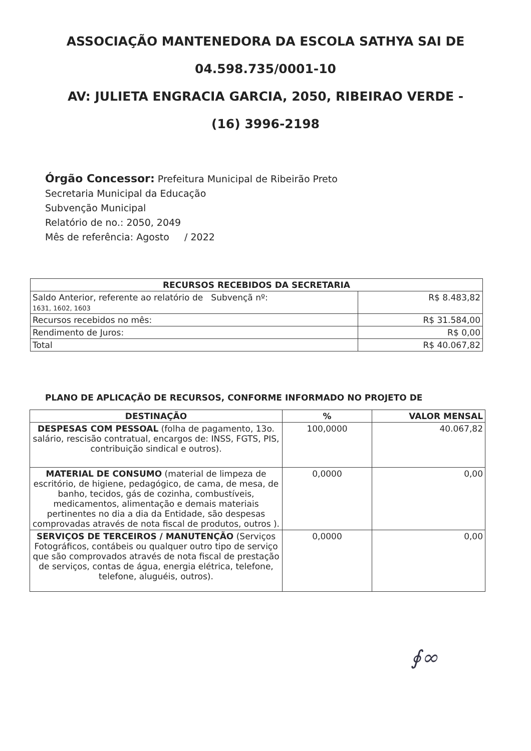ASSOCIAÇÃO MANTENEDORA DA ESCOLA SATHYA SAI DE
04.598.735/0001-10
AV: JULIETA ENGRACIA GARCIA, 2050, RIBEIRAO VERDE -
(16) 3996-2198
Órgão Concessor: Prefeitura Municipal de Ribeirão Preto
Secretaria Municipal da Educação
Subvenção Municipal
Relatório de no.: 2050, 2049
Mês de referência: Agosto / 2022
| RECURSOS RECEBIDOS DA SECRETARIA | |
| --- | --- |
| Saldo Anterior, referente ao relatório de Subvençã nº: 1631, 1602, 1603 | R$ 8.483,82 |
| Recursos recebidos no mês: | R$ 31.584,00 |
| Rendimento de Juros: | R$ 0,00 |
| Total | R$ 40.067,82 |
PLANO DE APLICAÇÃO DE RECURSOS, CONFORME INFORMADO NO PROJETO DE
| DESTINAÇÃO | % | VALOR MENSAL |
| --- | --- | --- |
| DESPESAS COM PESSOAL (folha de pagamento, 13o. salário, rescisão contratual, encargos de: INSS, FGTS, PIS, contribuição sindical e outros). | 100,0000 | 40.067,82 |
| MATERIAL DE CONSUMO (material de limpeza de escritório, de higiene, pedagógico, de cama, de mesa, de banho, tecidos, gás de cozinha, combustíveis, medicamentos, alimentação e demais materiais pertinentes no dia a dia da Entidade, são despesas comprovadas através de nota fiscal de produtos, outros ). | 0,0000 | 0,00 |
| SERVIÇOS DE TERCEIROS / MANUTENÇÃO (Serviços Fotográficos, contábeis ou qualquer outro tipo de serviço que são comprovados através de nota fiscal de prestação de serviços, contas de água, energia elétrica, telefone, telefone, aluguéis, outros). | 0,0000 | 0,00 |
∮∞